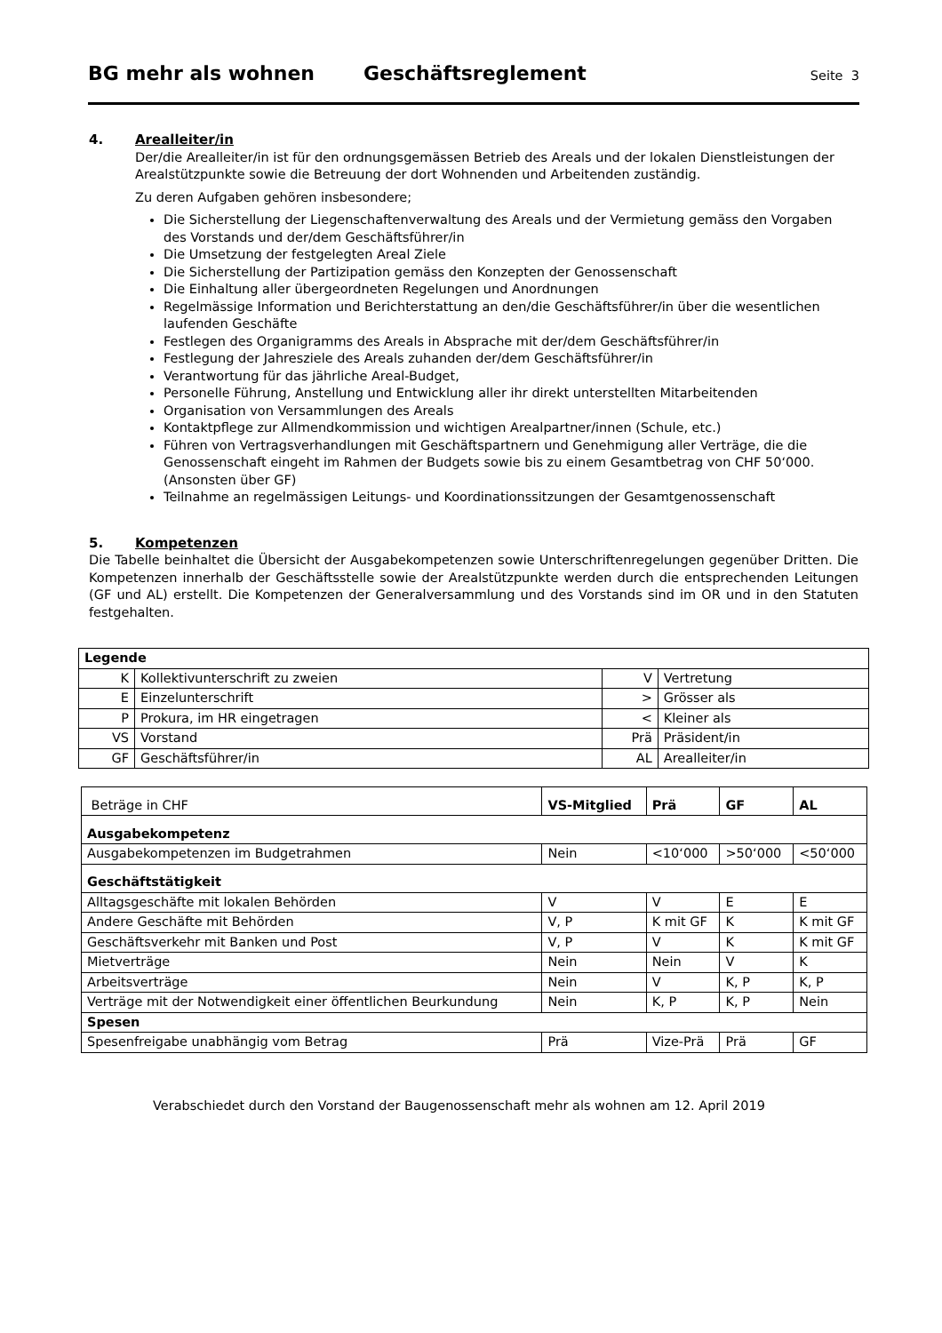BG mehr als wohnen Geschäftsreglement Seite 3
4. Arealleiter/in
Der/die Arealleiter/in ist für den ordnungsgemässen Betrieb des Areals und der lokalen Dienstleistungen der Arealstützpunkte sowie die Betreuung der dort Wohnenden und Arbeitenden zuständig.
Zu deren Aufgaben gehören insbesondere;
Die Sicherstellung der Liegenschaftenverwaltung des Areals und der Vermietung gemäss den Vorgaben des Vorstands und der/dem Geschäftsführer/in
Die Umsetzung der festgelegten Areal Ziele
Die Sicherstellung der Partizipation gemäss den Konzepten der Genossenschaft
Die Einhaltung aller übergeordneten Regelungen und Anordnungen
Regelmässige Information und Berichterstattung an den/die Geschäftsführer/in über die wesentlichen laufenden Geschäfte
Festlegen des Organigramms des Areals in Absprache mit der/dem Geschäftsführer/in
Festlegung der Jahresziele des Areals zuhanden der/dem Geschäftsführer/in
Verantwortung für das jährliche Areal-Budget,
Personelle Führung, Anstellung und Entwicklung aller ihr direkt unterstellten Mitarbeitenden
Organisation von Versammlungen des Areals
Kontaktpflege zur Allmendkommission und wichtigen Arealpartner/innen (Schule, etc.)
Führen von Vertragsverhandlungen mit Geschäftspartnern und Genehmigung aller Verträge, die die Genossenschaft eingeht im Rahmen der Budgets sowie bis zu einem Gesamtbetrag von CHF 50‘000. (Ansonsten über GF)
Teilnahme an regelmässigen Leitungs- und Koordinationssitzungen der Gesamtgenossenschaft
5. Kompetenzen
Die Tabelle beinhaltet die Übersicht der Ausgabekompetenzen sowie Unterschriftenregelungen gegenüber Dritten. Die Kompetenzen innerhalb der Geschäftsstelle sowie der Arealstützpunkte werden durch die entsprechenden Leitungen (GF und AL) erstellt. Die Kompetenzen der Generalversammlung und des Vorstands sind im OR und in den Statuten festgehalten.
| Legende | | | |
| K | Kollektivunterschrift zu zweien | V | Vertretung |
| E | Einzelunterschrift | > | Grösser als |
| P | Prokura, im HR eingetragen | < | Kleiner als |
| VS | Vorstand | Prä | Präsident/in |
| GF | Geschäftsführer/in | AL | Arealleiter/in |
| Beträge in CHF | VS-Mitglied | Prä | GF | AL |
| Ausgabekompetenz | | | | |
| Ausgabekompetenzen im Budgetrahmen | Nein | <10‘000 | >50‘000 | <50‘000 |
| Geschäftstätigkeit | | | | |
| Alltagsgeschäfte mit lokalen Behörden | V | V | E | E |
| Andere Geschäfte mit Behörden | V, P | K mit GF | K | K mit GF |
| Geschäftsverkehr mit Banken und Post | V, P | V | K | K mit GF |
| Mietverträge | Nein | Nein | V | K |
| Arbeitsverträge | Nein | V | K, P | K, P |
| Verträge mit der Notwendigkeit einer öffentlichen Beurkundung | Nein | K, P | K, P | Nein |
| Spesen | | | | |
| Spesenfreigabe unabhängig vom Betrag | Prä | Vize-Prä | Prä | GF |
Verabschiedet durch den Vorstand der Baugenossenschaft mehr als wohnen am 12. April 2019